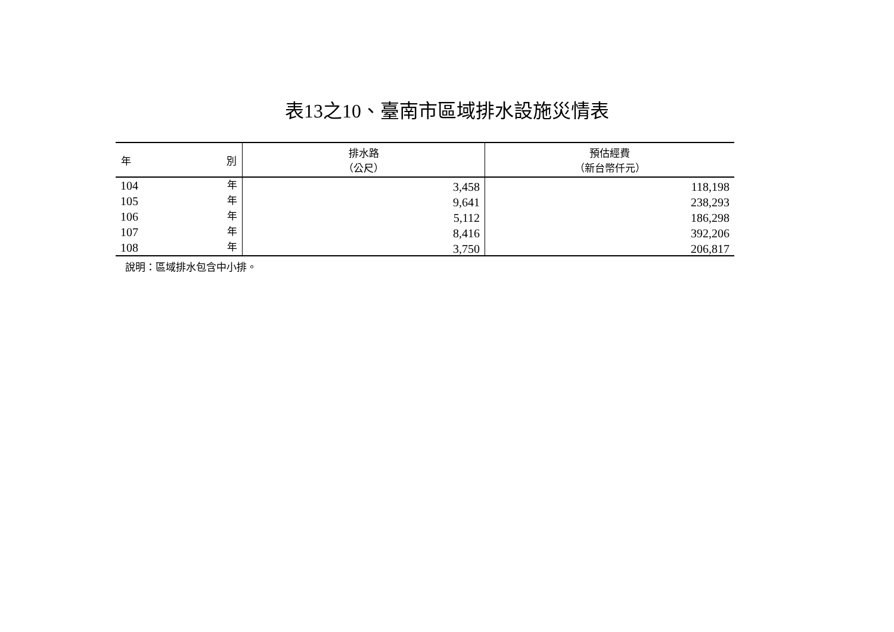表13之10、臺南市區域排水設施災情表
| 年 別 | 排水路 （公尺） | 預估經費 （新台幣仟元） |
| --- | --- | --- |
| 104 年 | 3,458 | 118,198 |
| 105 年 | 9,641 | 238,293 |
| 106 年 | 5,112 | 186,298 |
| 107 年 | 8,416 | 392,206 |
| 108 年 | 3,750 | 206,817 |
說明：區域排水包含中小排。